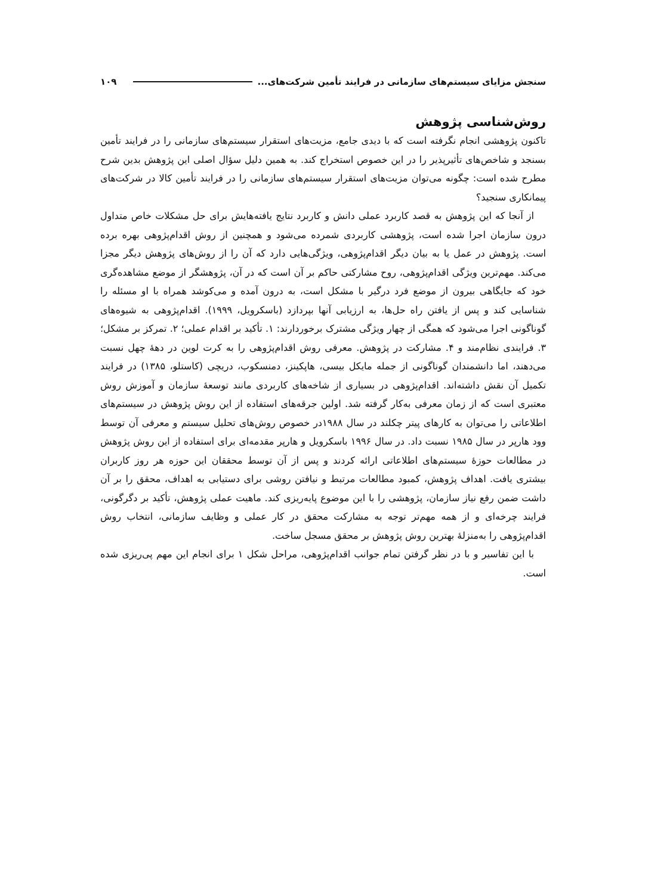سنجش مزایای سیستم‌های سازمانی در فرایند تأمین شرکت‌های... ۱۰۹
روش‌شناسی پژوهش
تاکنون پژوهشی انجام نگرفته است که با دیدی جامع، مزیت‌های استقرار سیستم‌های سازمانی را در فرایند تأمین بسنجد و شاخص‌های تأثیرپذیر را در این خصوص استخراج کند. به همین دلیل سؤال اصلی این پژوهش بدین شرح مطرح شده است: چگونه می‌توان مزیت‌های استقرار سیستم‌های سازمانی را در فرایند تأمین کالا در شرکت‌های پیمانکاری سنجید؟
از آنجا که این پژوهش به قصد کاربرد عملی دانش و کاربرد نتایج یافته‌هایش برای حل مشکلات خاص متداول درون سازمان اجرا شده است، پژوهشی کاربردی شمرده می‌شود و همچنین از روش اقدام‌پژوهی بهره برده است. پژوهش در عمل یا به بیان دیگر اقدام‌پژوهی، ویژگی‌هایی دارد که آن را از روش‌های پژوهش دیگر مجزا می‌کند. مهم‌ترین ویژگی اقدام‌پژوهی، روح مشارکتی حاکم بر آن است که در آن، پژوهشگر از موضع مشاهده‌گری خود که جایگاهی بیرون از موضع فرد درگیر با مشکل است، به درون آمده و می‌کوشد همراه با او مسئله را شناسایی کند و پس از یافتن راه حل‌ها، به ارزیابی آنها بپردازد (باسکرویل، ۱۹۹۹). اقدام‌پژوهی به شیوه‌های گوناگونی اجرا می‌شود که همگی از چهار ویژگی مشترک برخوردارند: ۱. تأکید بر اقدام عملی؛ ۲. تمرکز بر مشکل؛ ۳. فرایندی نظام‌مند و ۴. مشارکت در پژوهش. معرفی روش اقدام‌پژوهی را به کرت لوین در دهۀ چهل نسبت می‌دهند، اما دانشمندان گوناگونی از جمله مایکل بیسی، هاپکینز، دمنسکوب، دریچی (کاستلو، ۱۳۸۵) در فرایند تکمیل آن نقش داشته‌اند. اقدام‌پژوهی در بسیاری از شاخه‌های کاربردی مانند توسعۀ سازمان و آموزش روش معتبری است که از زمان معرفی به‌کار گرفته شد. اولین جرقه‌های استفاده از این روش پژوهش در سیستم‌های اطلاعاتی را می‌توان به کارهای پیتر چکلند در سال ۱۹۸۸در خصوص روش‌های تحلیل سیستم و معرفی آن توسط وود هارپر در سال ۱۹۸۵ نسبت داد. در سال ۱۹۹۶ باسکرویل و هارپر مقدمه‌ای برای استفاده از این روش پژوهش در مطالعات حوزۀ سیستم‌های اطلاعاتی ارائه کردند و پس از آن توسط محققان این حوزه هر روز کاربران بیشتری یافت. اهداف پژوهش، کمبود مطالعات مرتبط و نیافتن روشی برای دستیابی به اهداف، محقق را بر آن داشت ضمن رفع نیاز سازمان، پژوهشی را با این موضوع پایه‌ریزی کند. ماهیت عملی پژوهش، تأکید بر دگرگونی، فرایند چرخه‌ای و از همه مهم‌تر توجه به مشارکت محقق در کار عملی و وظایف سازمانی، انتخاب روش اقدام‌پژوهی را به‌منزلۀ بهترین روش پژوهش بر محقق مسجل ساخت.
با این تفاسیر و با در نظر گرفتن تمام جوانب اقدام‌پژوهی، مراحل شکل ۱ برای انجام این مهم پی‌ریزی شده است.